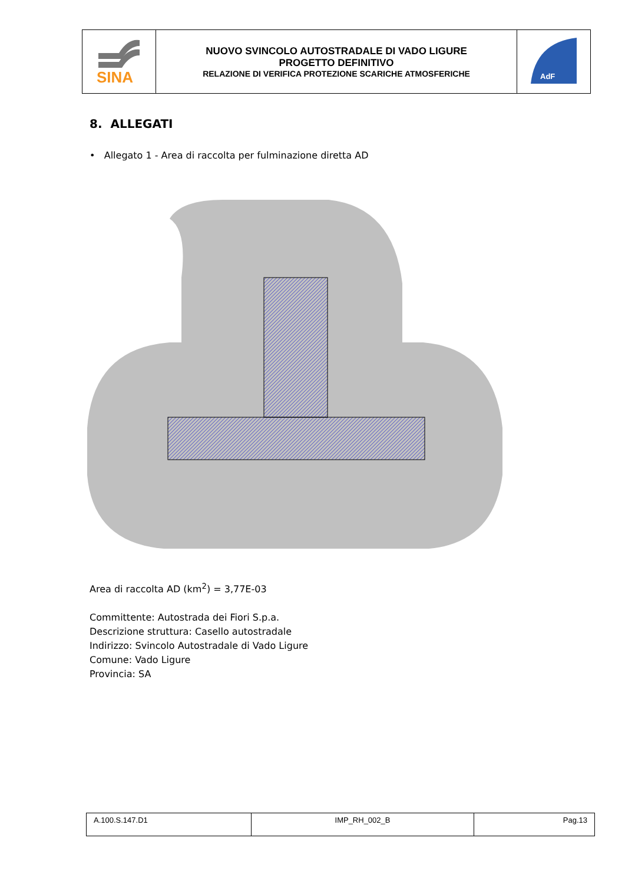| SINA | NUOVO SVINCOLO AUTOSTRADALE DI VADO LIGURE PROGETTO DEFINITIVO RELAZIONE DI VERIFICA PROTEZIONE SCARICHE ATMOSFERICHE | AdF |
8. ALLEGATI
• Allegato 1 - Area di raccolta per fulminazione diretta AD
Area di raccolta AD (km<sup>2</sup>) = 3,77E-03
Committente: Autostrada dei Fiori S.p.a.
Descrizione struttura: Casello autostradale
Indirizzo: Svincolo Autostradale di Vado Ligure
Comune: Vado Ligure
Provincia: SA
| A.100.S.147.D1 | IMP_RH_002_B | Pag.13 |